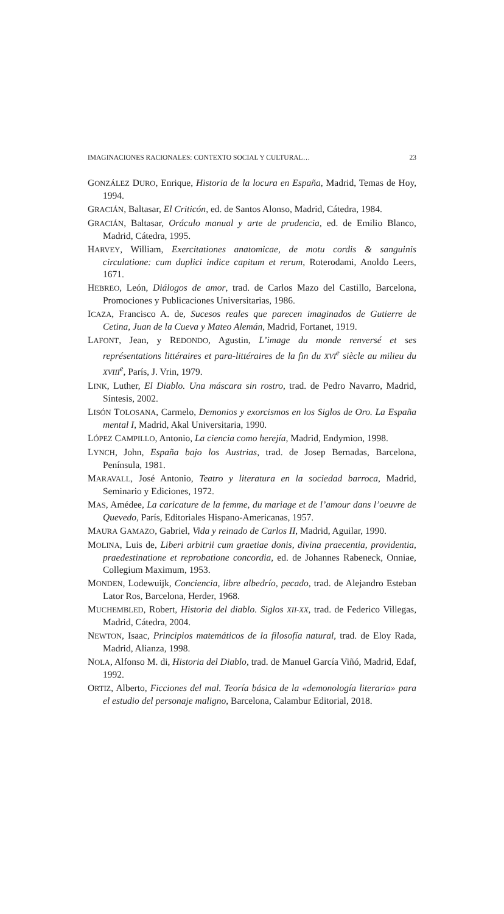IMAGINACIONES RACIONALES: CONTEXTO SOCIAL Y CULTURAL… 23
GONZÁLEZ DURO, Enrique, Historia de la locura en España, Madrid, Temas de Hoy, 1994.
GRACIÁN, Baltasar, El Criticón, ed. de Santos Alonso, Madrid, Cátedra, 1984.
GRACIÁN, Baltasar, Oráculo manual y arte de prudencia, ed. de Emilio Blanco, Madrid, Cátedra, 1995.
HARVEY, William, Exercitationes anatomicae, de motu cordis & sanguinis circulatione: cum duplici indice capitum et rerum, Roterodami, Anoldo Leers, 1671.
HEBREO, León, Diálogos de amor, trad. de Carlos Mazo del Castillo, Barcelona, Promociones y Publicaciones Universitarias, 1986.
ICAZA, Francisco A. de, Sucesos reales que parecen imaginados de Gutierre de Cetina, Juan de la Cueva y Mateo Alemán, Madrid, Fortanet, 1919.
LAFONT, Jean, y REDONDO, Agustin, L’image du monde renversé et ses représentations littéraires et para-littéraires de la fin du XVI<sup>e</sup> siècle au milieu du XVIII<sup>e</sup>, París, J. Vrin, 1979.
LINK, Luther, El Diablo. Una máscara sin rostro, trad. de Pedro Navarro, Madrid, Síntesis, 2002.
LISÓN TOLOSANA, Carmelo, Demonios y exorcismos en los Siglos de Oro. La España mental I, Madrid, Akal Universitaria, 1990.
LÓPEZ CAMPILLO, Antonio, La ciencia como herejía, Madrid, Endymion, 1998.
LYNCH, John, España bajo los Austrias, trad. de Josep Bernadas, Barcelona, Península, 1981.
MARAVALL, José Antonio, Teatro y literatura en la sociedad barroca, Madrid, Seminario y Ediciones, 1972.
MAS, Amédee, La caricature de la femme, du mariage et de l’amour dans l’oeuvre de Quevedo, París, Editoriales Hispano-Americanas, 1957.
MAURA GAMAZO, Gabriel, Vida y reinado de Carlos II, Madrid, Aguilar, 1990.
MOLINA, Luis de, Liberi arbitrii cum graetiae donis, divina praecentia, providentia, praedestinatione et reprobatione concordia, ed. de Johannes Rabeneck, Onniae, Collegium Maximum, 1953.
MONDEN, Lodewuijk, Conciencia, libre albedrío, pecado, trad. de Alejandro Esteban Lator Ros, Barcelona, Herder, 1968.
MUCHEMBLED, Robert, Historia del diablo. Siglos XII-XX, trad. de Federico Villegas, Madrid, Cátedra, 2004.
NEWTON, Isaac, Principios matemáticos de la filosofía natural, trad. de Eloy Rada, Madrid, Alianza, 1998.
NOLA, Alfonso M. di, Historia del Diablo, trad. de Manuel García Viñó, Madrid, Edaf, 1992.
ORTIZ, Alberto, Ficciones del mal. Teoría básica de la «demonología literaria» para el estudio del personaje maligno, Barcelona, Calambur Editorial, 2018.